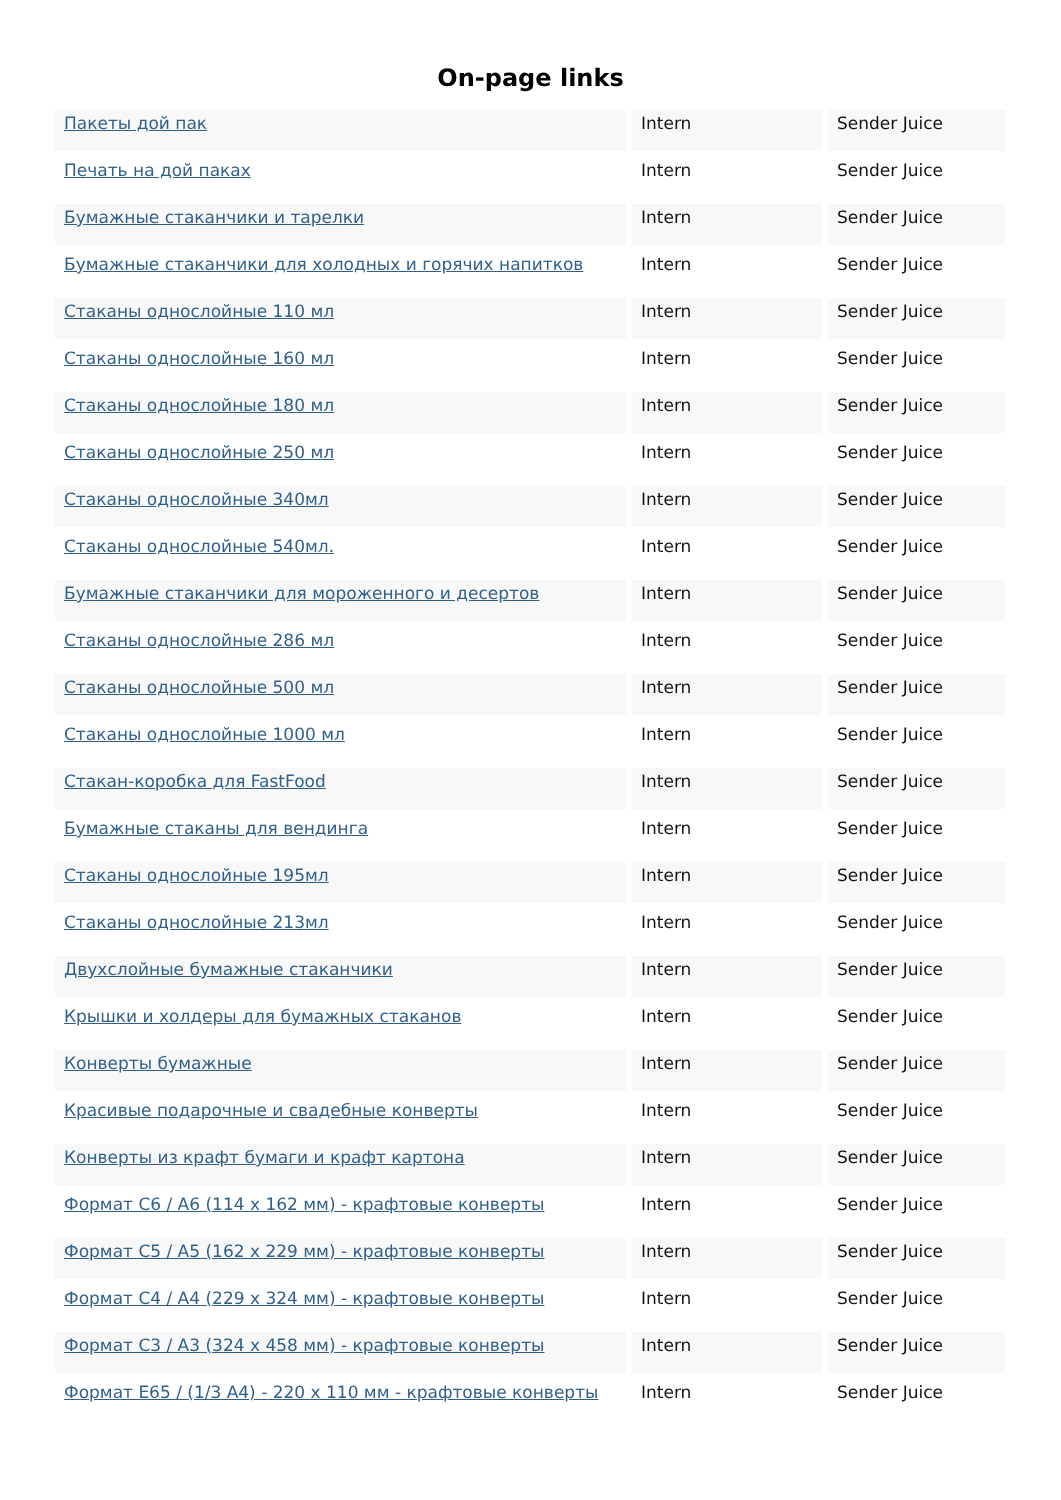On-page links
| Пакеты дой пак | Intern | Sender Juice |
| Печать на дой паках | Intern | Sender Juice |
| Бумажные стаканчики и тарелки | Intern | Sender Juice |
| Бумажные стаканчики для холодных и горячих напитков | Intern | Sender Juice |
| Стаканы однослойные 110 мл | Intern | Sender Juice |
| Стаканы однослойные 160 мл | Intern | Sender Juice |
| Стаканы однослойные 180 мл | Intern | Sender Juice |
| Стаканы однослойные 250 мл | Intern | Sender Juice |
| Стаканы однослойные 340мл | Intern | Sender Juice |
| Стаканы однослойные 540мл. | Intern | Sender Juice |
| Бумажные стаканчики для мороженного и десертов | Intern | Sender Juice |
| Стаканы однослойные 286 мл | Intern | Sender Juice |
| Стаканы однослойные 500 мл | Intern | Sender Juice |
| Стаканы однослойные 1000 мл | Intern | Sender Juice |
| Стакан-коробка для FastFood | Intern | Sender Juice |
| Бумажные стаканы для вендинга | Intern | Sender Juice |
| Стаканы однослойные 195мл | Intern | Sender Juice |
| Стаканы однослойные 213мл | Intern | Sender Juice |
| Двухслойные бумажные стаканчики | Intern | Sender Juice |
| Крышки и холдеры для бумажных стаканов | Intern | Sender Juice |
| Конверты бумажные | Intern | Sender Juice |
| Красивые подарочные и свадебные конверты | Intern | Sender Juice |
| Конверты из крафт бумаги и крафт картона | Intern | Sender Juice |
| Формат С6 / А6 (114 х 162 мм) - крафтовые конверты | Intern | Sender Juice |
| Формат С5 / А5 (162 х 229 мм) - крафтовые конверты | Intern | Sender Juice |
| Формат С4 / А4 (229 х 324 мм) - крафтовые конверты | Intern | Sender Juice |
| Формат С3 / А3 (324 х 458 мм) - крафтовые конверты | Intern | Sender Juice |
| Формат Е65 / (1/3 А4) - 220 х 110 мм - крафтовые конверты | Intern | Sender Juice |